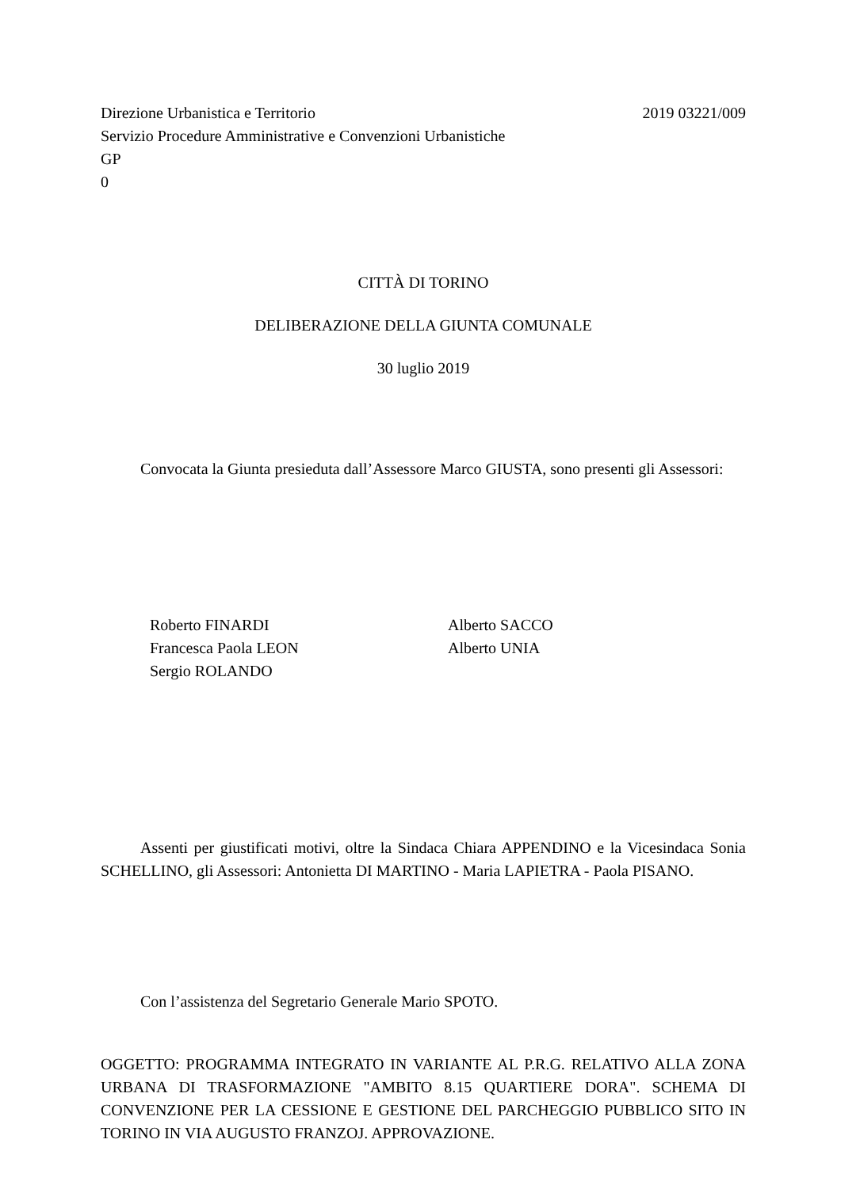Direzione Urbanistica e Territorio 2019 03221/009
Servizio Procedure Amministrative e Convenzioni Urbanistiche
GP
0
CITTÀ DI TORINO
DELIBERAZIONE DELLA GIUNTA COMUNALE
30 luglio 2019
Convocata la Giunta presieduta dall’Assessore Marco GIUSTA, sono presenti gli Assessori:
Roberto FINARDI
Francesca Paola LEON
Sergio ROLANDO
Alberto SACCO
Alberto UNIA
Assenti per giustificati motivi, oltre la Sindaca Chiara APPENDINO e la Vicesindaca Sonia SCHELLINO, gli Assessori: Antonietta DI MARTINO - Maria LAPIETRA - Paola PISANO.
Con l’assistenza del Segretario Generale Mario SPOTO.
OGGETTO: PROGRAMMA INTEGRATO IN VARIANTE AL P.R.G. RELATIVO ALLA ZONA URBANA DI TRASFORMAZIONE "AMBITO 8.15 QUARTIERE DORA". SCHEMA DI CONVENZIONE PER LA CESSIONE E GESTIONE DEL PARCHEGGIO PUBBLICO SITO IN TORINO IN VIA AUGUSTO FRANZOJ. APPROVAZIONE.